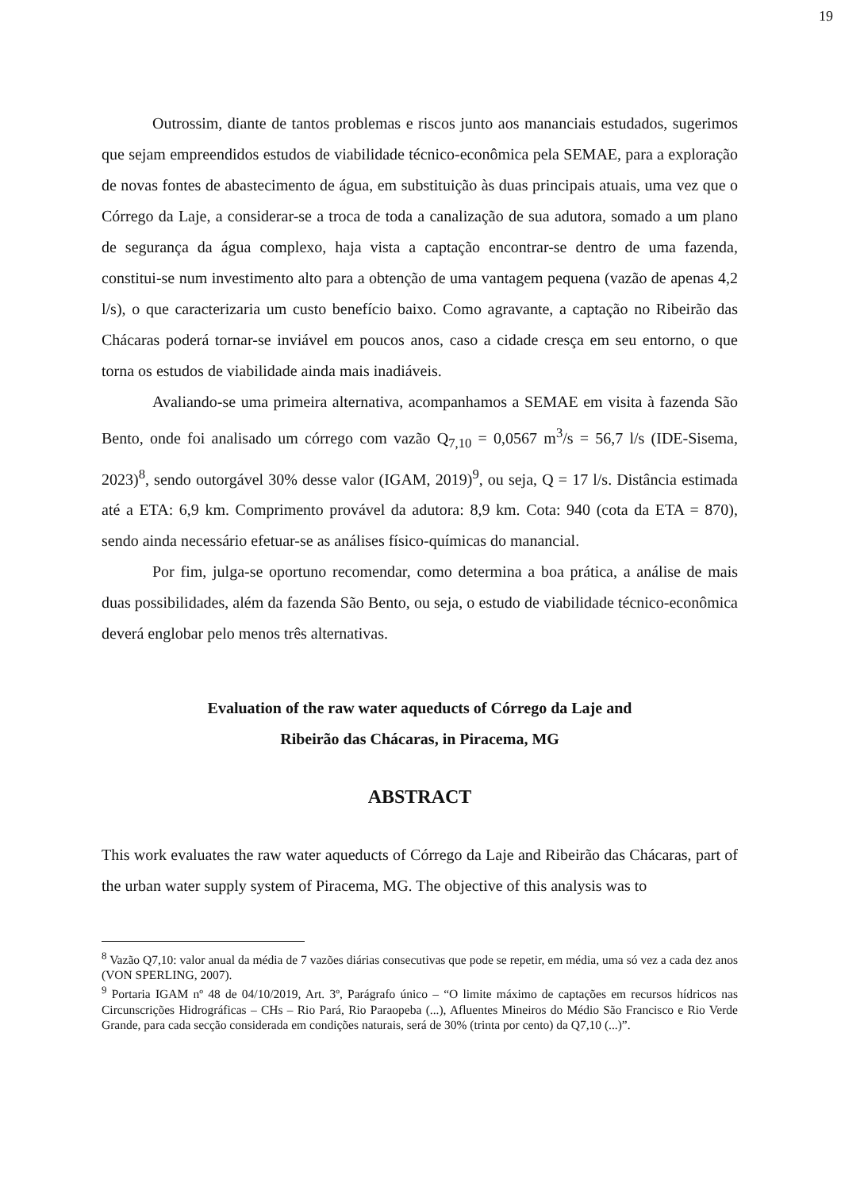19
Outrossim, diante de tantos problemas e riscos junto aos mananciais estudados, sugerimos que sejam empreendidos estudos de viabilidade técnico-econômica pela SEMAE, para a exploração de novas fontes de abastecimento de água, em substituição às duas principais atuais, uma vez que o Córrego da Laje, a considerar-se a troca de toda a canalização de sua adutora, somado a um plano de segurança da água complexo, haja vista a captação encontrar-se dentro de uma fazenda, constitui-se num investimento alto para a obtenção de uma vantagem pequena (vazão de apenas 4,2 l/s), o que caracterizaria um custo benefício baixo. Como agravante, a captação no Ribeirão das Chácaras poderá tornar-se inviável em poucos anos, caso a cidade cresça em seu entorno, o que torna os estudos de viabilidade ainda mais inadiáveis.
Avaliando-se uma primeira alternativa, acompanhamos a SEMAE em visita à fazenda São Bento, onde foi analisado um córrego com vazão Q<sub>7,10</sub> = 0,0567 m<sup>3</sup>/s = 56,7 l/s (IDE-Sisema, 2023)<sup>8</sup>, sendo outorgável 30% desse valor (IGAM, 2019)<sup>9</sup>, ou seja, Q = 17 l/s. Distância estimada até a ETA: 6,9 km. Comprimento provável da adutora: 8,9 km. Cota: 940 (cota da ETA = 870), sendo ainda necessário efetuar-se as análises físico-químicas do manancial.
Por fim, julga-se oportuno recomendar, como determina a boa prática, a análise de mais duas possibilidades, além da fazenda São Bento, ou seja, o estudo de viabilidade técnico-econômica deverá englobar pelo menos três alternativas.
Evaluation of the raw water aqueducts of Córrego da Laje and
Ribeirão das Chácaras, in Piracema, MG
ABSTRACT
This work evaluates the raw water aqueducts of Córrego da Laje and Ribeirão das Chácaras, part of the urban water supply system of Piracema, MG. The objective of this analysis was to
<sup>8</sup> Vazão Q7,10: valor anual da média de 7 vazões diárias consecutivas que pode se repetir, em média, uma só vez a cada dez anos (VON SPERLING, 2007).
<sup>9</sup> Portaria IGAM nº 48 de 04/10/2019, Art. 3º, Parágrafo único – “O limite máximo de captações em recursos hídricos nas Circunscrições Hidrográficas – CHs – Rio Pará, Rio Paraopeba (...), Afluentes Mineiros do Médio São Francisco e Rio Verde Grande, para cada secção considerada em condições naturais, será de 30% (trinta por cento) da Q7,10 (...)”.